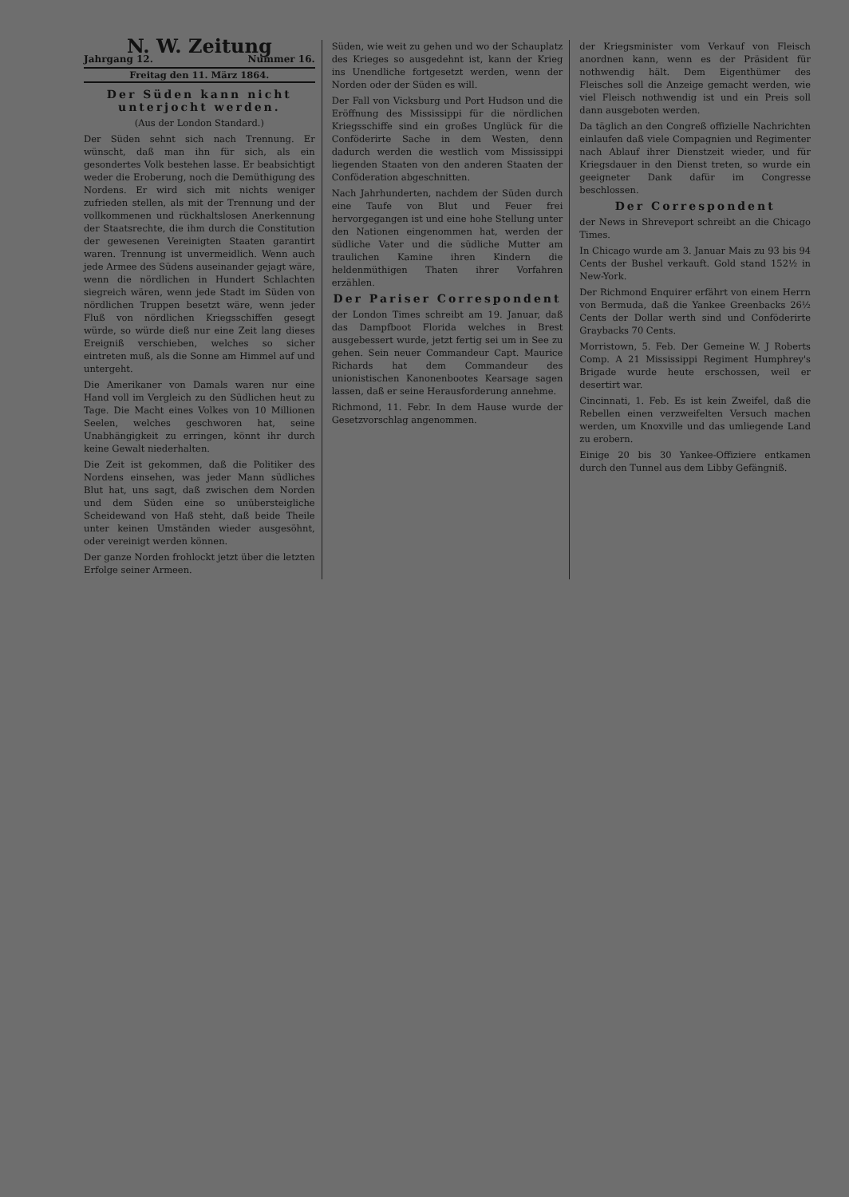N. W. Zeitung
Jahrgang 12. Nummer 16.
Freitag den 11. März 1864.
Der Süden kann nicht unterjocht werden.
(Aus der London Standard.)
Der Süden sehnt sich nach Trennung. Er wünscht, daß man ihn für sich, als ein gesondertes Volk bestehen lasse. Er beabsichtigt weder die Eroberung, noch die Demüthigung des Nordens. Er wird sich mit nichts weniger zufrieden stellen, als mit der Trennung und der vollkommenen und rückhaltslosen Anerkennung der Staatsrechte, die ihm durch die Constitution der gewesenen Vereinigten Staaten garantirt waren. Trennung ist unvermeidlich. Wenn auch jede Armee des Südens auseinander gejagt wäre, wenn die nördlichen in Hundert Schlachten siegreich wären, wenn jede Stadt im Süden von nördlichen Truppen besetzt wäre, wenn jeder Fluß von nördlichen Kriegsschiffen gesegt würde, so würde dieß nur eine Zeit lang dieses Ereigniß verschieben, welches so sicher eintreten muß, als die Sonne am Himmel auf und untergeht.
Die Amerikaner von Damals waren nur eine Hand voll im Vergleich zu den Südlichen heut zu Tage. Die Macht eines Volkes von 10 Millionen Seelen, welches geschworen hat, seine Unabhängigkeit zu erringen, könnt ihr durch keine Gewalt niederhalten.
Die Zeit ist gekommen, daß die Politiker des Nordens einsehen, was jeder Mann südliches Blut hat, uns sagt, daß zwischen dem Norden und dem Süden eine so unübersteigliche Scheidewand von Haß steht, daß beide Theile unter keinen Umständen wieder ausgesöhnt, oder vereinigt werden können.
Der ganze Norden frohlockt jetzt über die letzten Erfolge seiner Armeen.
Süden, wie weit zu gehen und wo der Schauplatz des Krieges so ausgedehnt ist, kann der Krieg ins Unendliche fortgesetzt werden, wenn der Norden oder der Süden es will.
Der Fall von Vicksburg und Port Hudson und die Eröffnung des Mississippi für die nördlichen Kriegsschiffe sind ein großes Unglück für die Conföderirte Sache in dem Westen, denn dadurch werden die westlich vom Mississippi liegenden Staaten von den anderen Staaten der Conföderation abgeschnitten.
Nach Jahrhunderten, nachdem der Süden durch eine Taufe von Blut und Feuer frei hervorgegangen ist und eine hohe Stellung unter den Nationen eingenommen hat, werden der südliche Vater und die südliche Mutter am traulichen Kamine ihren Kindern die heldenmüthigen Thaten ihrer Vorfahren erzählen.
Der Pariser Correspondent
der London Times schreibt am 19. Januar, daß das Dampfboot Florida welches in Brest ausgebessert wurde, jetzt fertig sei um in See zu gehen. Sein neuer Commandeur Capt. Maurice Richards hat dem Commandeur des unionistischen Kanonenbootes Kearsage sagen lassen, daß er seine Herausforderung annehme.
Richmond, 11. Febr. In dem Hause wurde der Gesetzvorschlag angenommen.
der Kriegsminister vom Verkauf von Fleisch anordnen kann, wenn es der Präsident für nothwendig hält. Dem Eigenthümer des Fleisches soll die Anzeige gemacht werden, wie viel Fleisch nothwendig ist und ein Preis soll dann ausgeboten werden.
Da täglich an den Congreß offizielle Nachrichten einlaufen daß viele Compagnien und Regimenter nach Ablauf ihrer Dienstzeit wieder, und für Kriegsdauer in den Dienst treten, so wurde ein geeigneter Dank dafür im Congresse beschlossen.
Der Correspondent
der News in Shreveport schreibt an die Chicago Times.
In Chicago wurde am 3. Januar Mais zu 93 bis 94 Cents der Bushel verkauft. Gold stand 152½ in New-York.
Der Richmond Enquirer erfährt von einem Herrn von Bermuda, daß die Yankee Greenbacks 26½ Cents der Dollar werth sind und Conföderirte Graybacks 70 Cents.
Morristown, 5. Feb. Der Gemeine W. J Roberts Comp. A 21 Mississippi Regiment Humphrey's Brigade wurde heute erschossen, weil er desertirt war.
Cincinnati, 1. Feb. Es ist kein Zweifel, daß die Rebellen einen verzweifelten Versuch machen werden, um Knoxville und das umliegende Land zu erobern.
Einige 20 bis 30 Yankee-Offiziere entkamen durch den Tunnel aus dem Libby Gefängniß.